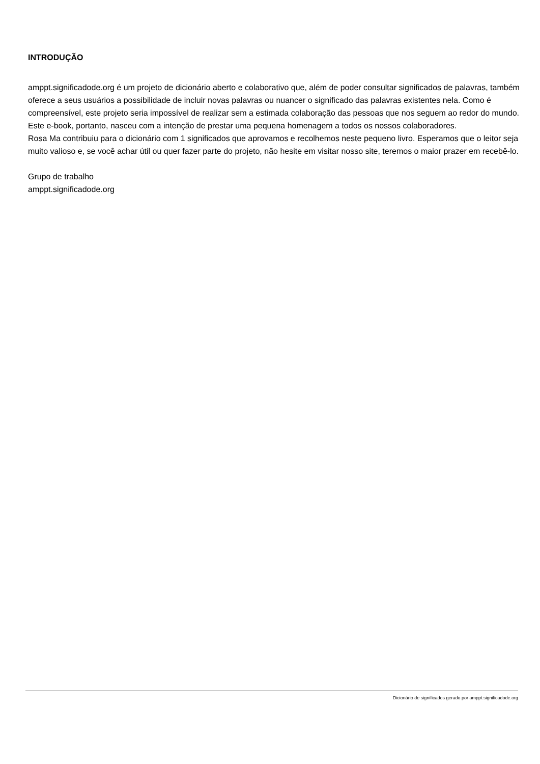INTRODUÇÃO
amppt.significadode.org é um projeto de dicionário aberto e colaborativo que, além de poder consultar significados de palavras, também oferece a seus usuários a possibilidade de incluir novas palavras ou nuancer o significado das palavras existentes nela. Como é compreensível, este projeto seria impossível de realizar sem a estimada colaboração das pessoas que nos seguem ao redor do mundo. Este e-book, portanto, nasceu com a intenção de prestar uma pequena homenagem a todos os nossos colaboradores.
Rosa Ma contribuiu para o dicionário com 1 significados que aprovamos e recolhemos neste pequeno livro. Esperamos que o leitor seja muito valioso e, se você achar útil ou quer fazer parte do projeto, não hesite em visitar nosso site, teremos o maior prazer em recebê-lo.
Grupo de trabalho
amppt.significadode.org
Dicionário de significados gerado por amppt.significadode.org